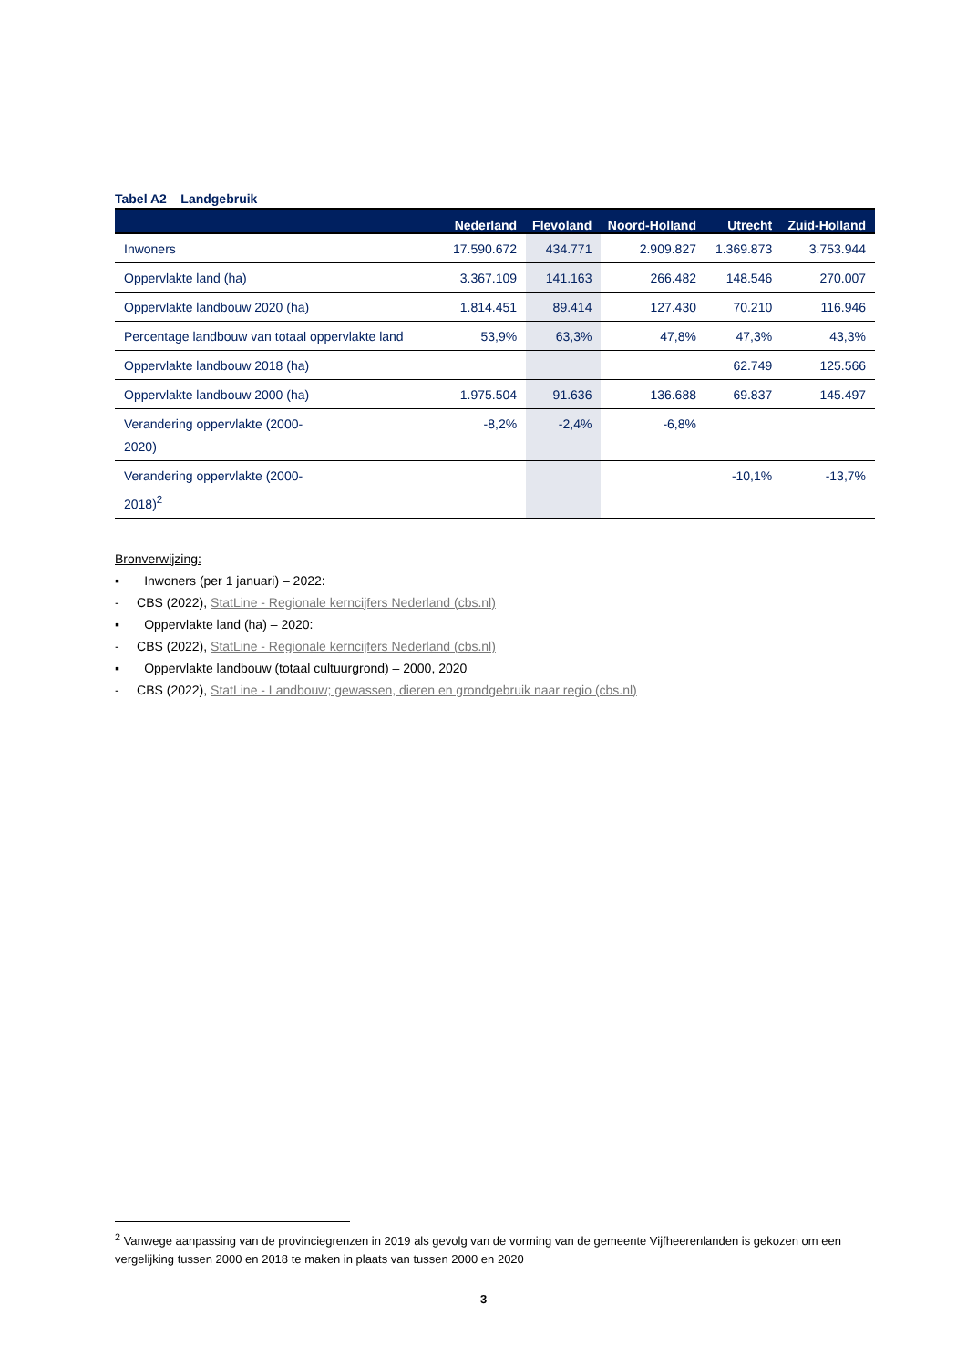Tabel A2 Landgebruik
| | Nederland | Flevoland | Noord-Holland | Utrecht | Zuid-Holland |
| --- | --- | --- | --- | --- | --- |
| Inwoners | 17.590.672 | 434.771 | 2.909.827 | 1.369.873 | 3.753.944 |
| Oppervlakte land (ha) | 3.367.109 | 141.163 | 266.482 | 148.546 | 270.007 |
| Oppervlakte landbouw 2020 (ha) | 1.814.451 | 89.414 | 127.430 | 70.210 | 116.946 |
| Percentage landbouw van totaal oppervlakte land | 53,9% | 63,3% | 47,8% | 47,3% | 43,3% |
| Oppervlakte landbouw 2018 (ha) | | | | 62.749 | 125.566 |
| Oppervlakte landbouw 2000 (ha) | 1.975.504 | 91.636 | 136.688 | 69.837 | 145.497 |
| Verandering oppervlakte (2000- 2020) | -8,2% | -2,4% | -6,8% | | |
| Verandering oppervlakte (2000- 2018)<sup>2</sup> | | | | -10,1% | -13,7% |
Bronverwijzing:
▪ Inwoners (per 1 januari) – 2022:
- CBS (2022), StatLine - Regionale kerncijfers Nederland (cbs.nl)
▪ Oppervlakte land (ha) – 2020:
- CBS (2022), StatLine - Regionale kerncijfers Nederland (cbs.nl)
▪ Oppervlakte landbouw (totaal cultuurgrond) – 2000, 2020
- CBS (2022), StatLine - Landbouw; gewassen, dieren en grondgebruik naar regio (cbs.nl)
<sup>2</sup> Vanwege aanpassing van de provinciegrenzen in 2019 als gevolg van de vorming van de gemeente Vijfheerenlanden is gekozen om een vergelijking tussen 2000 en 2018 te maken in plaats van tussen 2000 en 2020
3